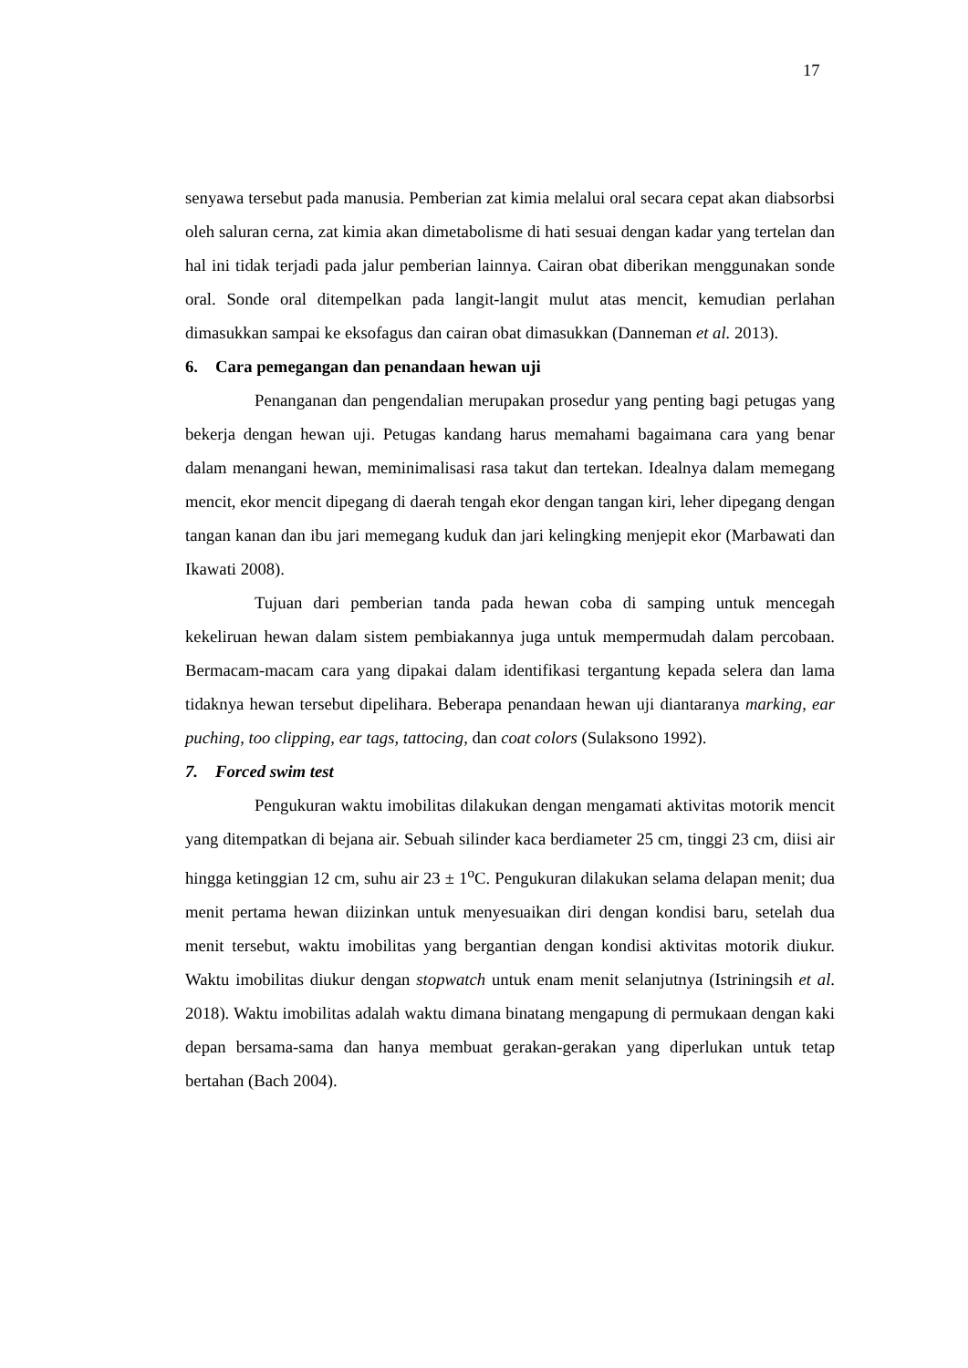17
senyawa tersebut pada manusia. Pemberian zat kimia melalui oral secara cepat akan diabsorbsi oleh saluran cerna, zat kimia akan dimetabolisme di hati sesuai dengan kadar yang tertelan dan hal ini tidak terjadi pada jalur pemberian lainnya. Cairan obat diberikan menggunakan sonde oral. Sonde oral ditempelkan pada langit-langit mulut atas mencit, kemudian perlahan dimasukkan sampai ke eksofagus dan cairan obat dimasukkan (Danneman et al. 2013).
6. Cara pemegangan dan penandaan hewan uji
Penanganan dan pengendalian merupakan prosedur yang penting bagi petugas yang bekerja dengan hewan uji. Petugas kandang harus memahami bagaimana cara yang benar dalam menangani hewan, meminimalisasi rasa takut dan tertekan. Idealnya dalam memegang mencit, ekor mencit dipegang di daerah tengah ekor dengan tangan kiri, leher dipegang dengan tangan kanan dan ibu jari memegang kuduk dan jari kelingking menjepit ekor (Marbawati dan Ikawati 2008).
Tujuan dari pemberian tanda pada hewan coba di samping untuk mencegah kekeliruan hewan dalam sistem pembiakannya juga untuk mempermudah dalam percobaan. Bermacam-macam cara yang dipakai dalam identifikasi tergantung kepada selera dan lama tidaknya hewan tersebut dipelihara. Beberapa penandaan hewan uji diantaranya marking, ear puching, too clipping, ear tags, tattocing, dan coat colors (Sulaksono 1992).
7. Forced swim test
Pengukuran waktu imobilitas dilakukan dengan mengamati aktivitas motorik mencit yang ditempatkan di bejana air. Sebuah silinder kaca berdiameter 25 cm, tinggi 23 cm, diisi air hingga ketinggian 12 cm, suhu air 23 ± 1<sup>o</sup>C. Pengukuran dilakukan selama delapan menit; dua menit pertama hewan diizinkan untuk menyesuaikan diri dengan kondisi baru, setelah dua menit tersebut, waktu imobilitas yang bergantian dengan kondisi aktivitas motorik diukur. Waktu imobilitas diukur dengan stopwatch untuk enam menit selanjutnya (Istriningsih et al. 2018). Waktu imobilitas adalah waktu dimana binatang mengapung di permukaan dengan kaki depan bersama-sama dan hanya membuat gerakan-gerakan yang diperlukan untuk tetap bertahan (Bach 2004).